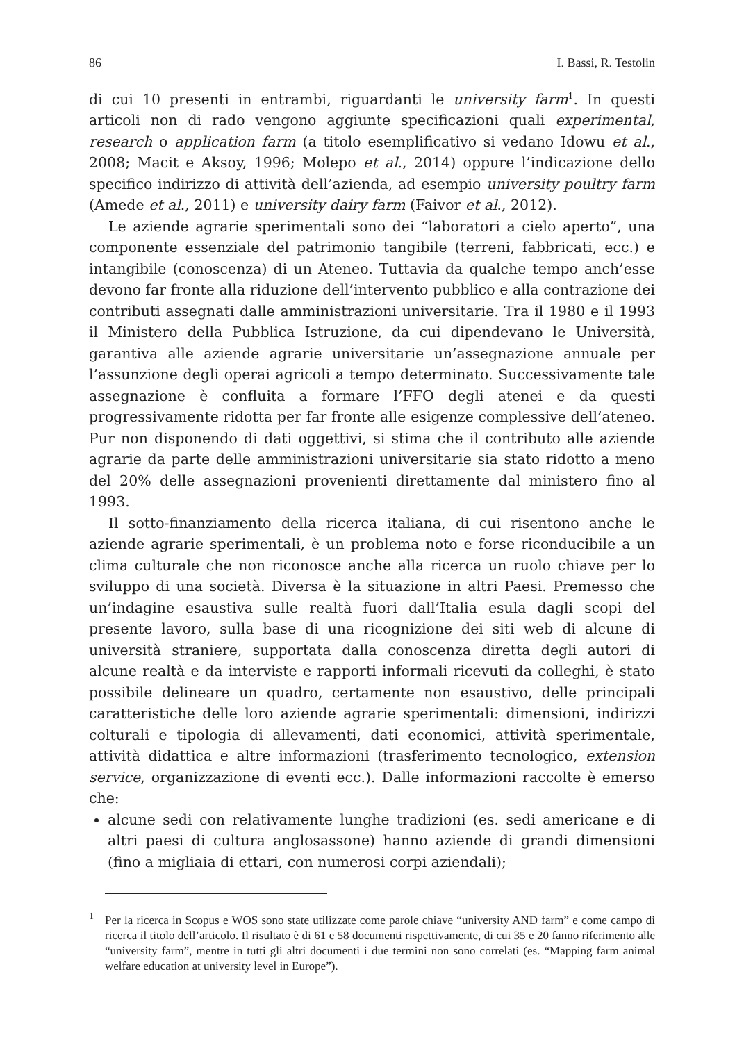86 I. Bassi, R. Testolin
di cui 10 presenti in entrambi, riguardanti le university farm<sup>1</sup>. In questi articoli non di rado vengono aggiunte specificazioni quali experimental, research o application farm (a titolo esemplificativo si vedano Idowu et al., 2008; Macit e Aksoy, 1996; Molepo et al., 2014) oppure l’indicazione dello specifico indirizzo di attività dell’azienda, ad esempio university poultry farm (Amede et al., 2011) e university dairy farm (Faivor et al., 2012).
Le aziende agrarie sperimentali sono dei “laboratori a cielo aperto”, una componente essenziale del patrimonio tangibile (terreni, fabbricati, ecc.) e intangibile (conoscenza) di un Ateneo. Tuttavia da qualche tempo anch’esse devono far fronte alla riduzione dell’intervento pubblico e alla contrazione dei contributi assegnati dalle amministrazioni universitarie. Tra il 1980 e il 1993 il Ministero della Pubblica Istruzione, da cui dipendevano le Università, garantiva alle aziende agrarie universitarie un’assegnazione annuale per l’assunzione degli operai agricoli a tempo determinato. Successivamente tale assegnazione è confluita a formare l’FFO degli atenei e da questi progressivamente ridotta per far fronte alle esigenze complessive dell’ateneo. Pur non disponendo di dati oggettivi, si stima che il contributo alle aziende agrarie da parte delle amministrazioni universitarie sia stato ridotto a meno del 20% delle assegnazioni provenienti direttamente dal ministero fino al 1993.
Il sotto-finanziamento della ricerca italiana, di cui risentono anche le aziende agrarie sperimentali, è un problema noto e forse riconducibile a un clima culturale che non riconosce anche alla ricerca un ruolo chiave per lo sviluppo di una società. Diversa è la situazione in altri Paesi. Premesso che un’indagine esaustiva sulle realtà fuori dall’Italia esula dagli scopi del presente lavoro, sulla base di una ricognizione dei siti web di alcune di università straniere, supportata dalla conoscenza diretta degli autori di alcune realtà e da interviste e rapporti informali ricevuti da colleghi, è stato possibile delineare un quadro, certamente non esaustivo, delle principali caratteristiche delle loro aziende agrarie sperimentali: dimensioni, indirizzi colturali e tipologia di allevamenti, dati economici, attività sperimentale, attività didattica e altre informazioni (trasferimento tecnologico, extension service, organizzazione di eventi ecc.). Dalle informazioni raccolte è emerso che:
alcune sedi con relativamente lunghe tradizioni (es. sedi americane e di altri paesi di cultura anglosassone) hanno aziende di grandi dimensioni (fino a migliaia di ettari, con numerosi corpi aziendali);
<sup>1</sup> Per la ricerca in Scopus e WOS sono state utilizzate come parole chiave “university AND farm” e come campo di ricerca il titolo dell’articolo. Il risultato è di 61 e 58 documenti rispettivamente, di cui 35 e 20 fanno riferimento alle “university farm”, mentre in tutti gli altri documenti i due termini non sono correlati (es. “Mapping farm animal welfare education at university level in Europe”).